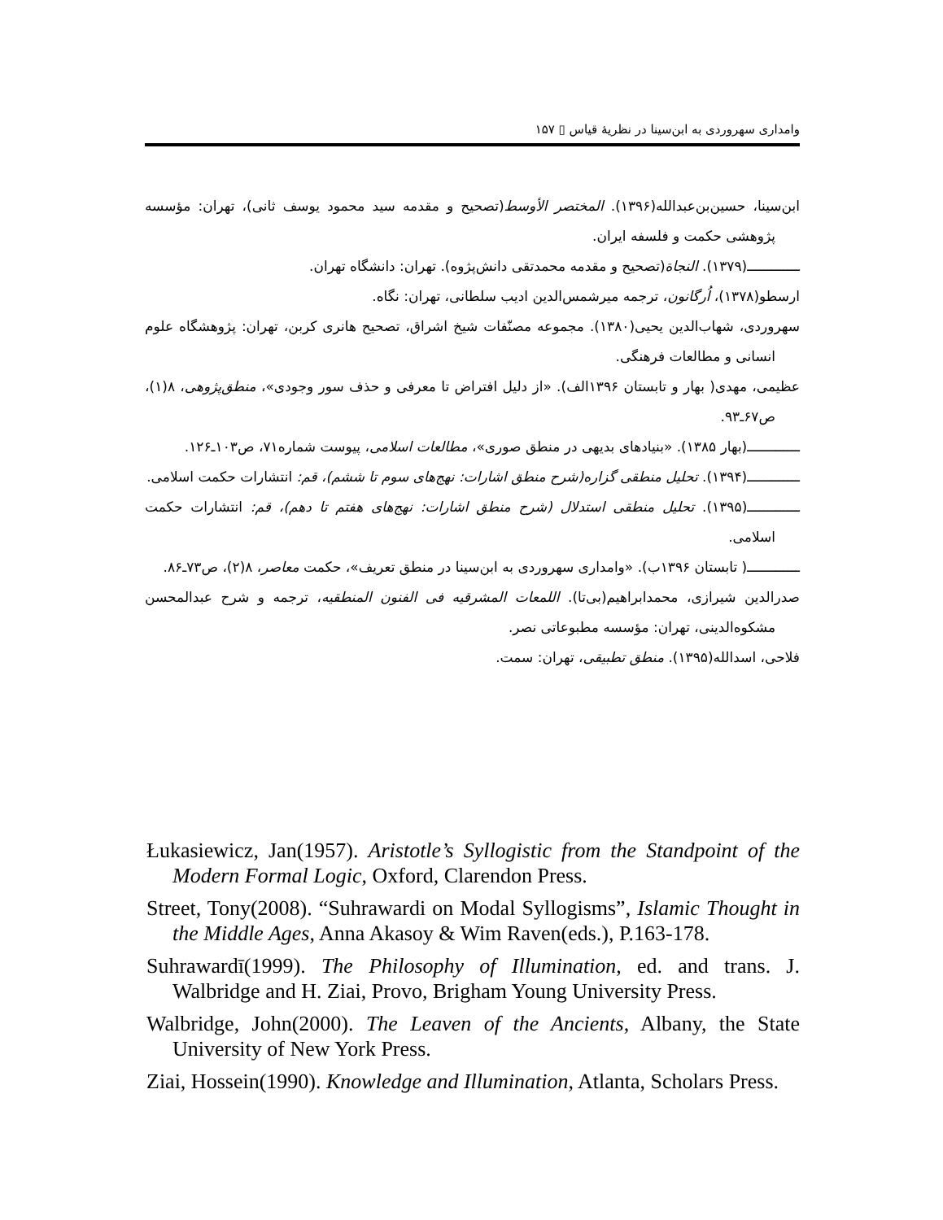وامداری سهروردی به ابن‌سینا در نظریهٔ قیاس ▯ ۱۵۷
ابن‌سینا، حسین‌بن‌عبدالله(۱۳۹۶). المختصر الأوسط(تصحیح و مقدمه سید محمود یوسف ثانی)، تهران: مؤسسه پژوهشی حکمت و فلسفه ایران.
ـــــــــــــ(۱۳۷۹). النجاة(تصحیح و مقدمه محمدتقی دانش‌پژوه). تهران: دانشگاه تهران.
ارسطو(۱۳۷۸)، اُرگانون، ترجمه میرشمس‌الدین ادیب سلطانی، تهران: نگاه.
سهروردی، شهاب‌الدین یحیی(۱۳۸۰). مجموعه مصنّفات شیخ اشراق، تصحیح هانری کربن، تهران: پژوهشگاه علوم انسانی و مطالعات فرهنگی.
عظیمی، مهدی( بهار و تابستان ۱۳۹۶الف). «از دلیل افتراض تا معرفی و حذف سور وجودی»، منطق‌پژوهی، ۸(۱)، ص۶۷ـ۹۳.
ـــــــــــــ(بهار ۱۳۸۵). «بنیادهای بدیهی در منطق صوری»، مطالعات اسلامی، پیوست شماره۷۱، ص۱۰۳ـ۱۲۶.
ـــــــــــــ(۱۳۹۴). تحلیل منطقی گزاره(شرح منطق اشارات: نهج‌های سوم تا ششم)، قم: انتشارات حکمت اسلامی.
ـــــــــــــ(۱۳۹۵). تحلیل منطقی استدلال (شرح منطق اشارات: نهج‌های هفتم تا دهم)، قم: انتشارات حکمت اسلامی.
ـــــــــــــ( تابستان ۱۳۹۶ب). «وامداری سهروردی به ابن‌سینا در منطق تعریف»، حکمت معاصر، ۸(۲)، ص۷۳ـ۸۶.
صدرالدین شیرازی، محمدابراهیم(بی‌تا). اللمعات المشرقیه فی الفنون المنطقیه، ترجمه و شرح عبدالمحسن مشکوه‌الدینی، تهران: مؤسسه مطبوعاتی نصر.
فلاحی، اسدالله(۱۳۹۵). منطق تطبیقی، تهران: سمت.
Łukasiewicz, Jan(1957). Aristotle’s Syllogistic from the Standpoint of the Modern Formal Logic, Oxford, Clarendon Press.
Street, Tony(2008). “Suhrawardi on Modal Syllogisms”, Islamic Thought in the Middle Ages, Anna Akasoy & Wim Raven(eds.), P.163-178.
Suhrawardī(1999). The Philosophy of Illumination, ed. and trans. J. Walbridge and H. Ziai, Provo, Brigham Young University Press.
Walbridge, John(2000). The Leaven of the Ancients, Albany, the State University of New York Press.
Ziai, Hossein(1990). Knowledge and Illumination, Atlanta, Scholars Press.